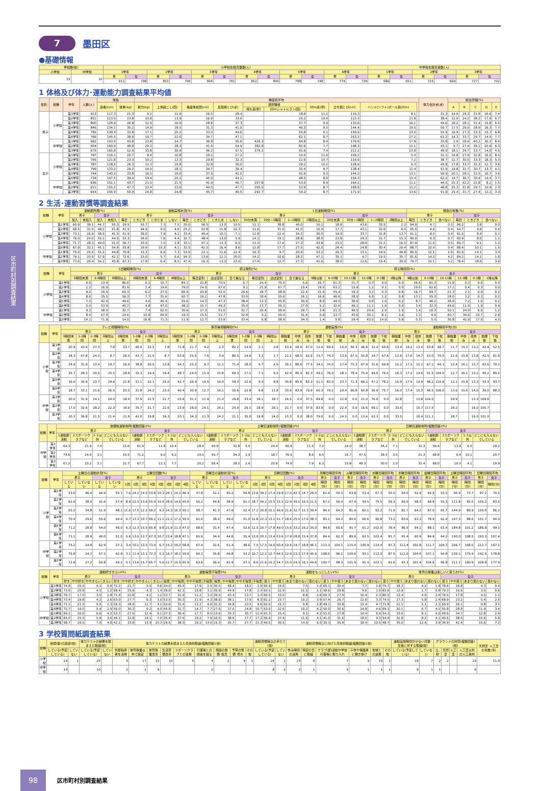区市町村別調査結果
7
墨田区
●基礎情報
| 学校数(校) | | 小学校在籍児童数(人) | | | | | | | | | | | | 中学校在籍生徒数(人) | | | | | |
| --- | --- | --- | --- | --- | --- | --- | --- | --- | --- | --- | --- | --- | --- | --- | --- | --- | --- | --- | --- |
| 小学校 | 中学校 | 1学年 | | 2学年 | | 3学年 | | 4学年 | | 5学年 | | 6学年 | | 1学年 | | 2学年 | | 3学年 | |
| 25 | 10 | 男 | 女 | 男 | 女 | 男 | 女 | 男 | 女 | 男 | 女 | 男 | 女 | 男 | 女 | 男 | 女 | 男 | 女 |
| | | 911 | 798 | 853 | 795 | 804 | 791 | 852 | 800 | 788 | 748 | 774 | 739 | 686 | 651 | 725 | 660 | 727 | 702 |
1 体格及び体力･運動能力調査結果平均値
| 性別 | 校種 | 学年 | 人数(人) | 体格 | | 種目別平均 | | | | | | | | | | 体力合計点(点) | 総合評価(%) | | | | |
| --- | --- | --- | --- | --- | --- | --- | --- | --- | --- | --- | --- | --- | --- | --- | --- | --- | --- | --- | --- | --- | --- |
| | | | | 身長(cm) | 体重(kg) | 握力(kg) | 上体起こし(回) | 長座体前屈(cm) | 反復横とび(点) | 選択種目 | | 50m走(秒) | 立ち幅とび(cm) | ハンド(ソフト)ボール投げ(m) | | | A | B | C | D | E |
| | | | | | | | | | | 持久走(秒) | 20mシャトルラン(回) | | | | | | | | | | |
| 男子 | 小学校 | 第1学年 | 913 | 117.3 | 21.3 | 9.2 | 11.6 | 26.5 | 28.4 | | 18.6 | 11.2 | 116.3 | 8.1 | | 31.3 | 14.9 | 29.3 | 31.8 | 16.6 | 7.4 |
| | | 第2学年 | 851 | 123.0 | 23.8 | 10.8 | 13.9 | 26.9 | 33.6 | | 29.2 | 10.4 | 123.3 | 11.8 | | 38.4 | 12.9 | 24.2 | 38.2 | 17.9 | 6.7 |
| | | 第3学年 | 800 | 128.9 | 26.8 | 12.9 | 16.0 | 28.8 | 37.3 | | 37.7 | 9.9 | 133.6 | 16.1 | | 44.6 | 18.2 | 28.1 | 31.4 | 15.8 | 6.5 |
| | | 第4学年 | 846 | 134.1 | 30.2 | 14.9 | 18.5 | 31.3 | 41.0 | | 46.3 | 9.5 | 144.4 | 19.5 | | 50.7 | 17.5 | 29.5 | 28.9 | 16.3 | 7.7 |
| | | 第5学年 | 782 | 139.3 | 33.8 | 17.1 | 20.2 | 33.0 | 44.6 | | 55.8 | 9.1 | 150.6 | 23.0 | | 55.9 | 16.9 | 27.3 | 33.3 | 15.7 | 6.8 |
| | | 第6学年 | 766 | 145.5 | 38.6 | 19.7 | 22.0 | 34.7 | 47.1 | | 62.1 | 8.7 | 163.2 | 27.2 | | 61.2 | 14.3 | 33.7 | 29.7 | 14.5 | 7.7 |
| | 中学校 | 第1学年 | 662 | 153.6 | 43.8 | 23.8 | 24.7 | 36.8 | 50.6 | 426.3 | 64.8 | 8.4 | 179.9 | 17.8 | | 33.8 | 2.9 | 18.4 | 40.2 | 30.1 | 8.4 |
| | | 第2学年 | 664 | 160.9 | 48.8 | 29.3 | 28.3 | 41.6 | 54.9 | 382.8 | 82.6 | 7.7 | 198.3 | 21.1 | | 43.1 | 9.7 | 27.4 | 36.1 | 20.6 | 6.3 |
| | | 第3学年 | 675 | 165.8 | 52.9 | 33.8 | 30.9 | 46.2 | 57.5 | 379.1 | 91.6 | 7.4 | 211.2 | 23.8 | | 49.9 | 18.1 | 29.7 | 33.7 | 14.0 | 4.5 |
| 女子 | 小学校 | 第1学年 | 797 | 116.1 | 20.7 | 8.4 | 10.8 | 29.2 | 27.2 | | 15.0 | 11.6 | 109.2 | 5.4 | | 31.1 | 14.8 | 27.9 | 32.8 | 16.0 | 8.5 |
| | | 第2学年 | 795 | 121.8 | 23.3 | 10.2 | 13.3 | 29.8 | 32.3 | | 22.6 | 10.7 | 116.6 | 7.2 | | 38.7 | 12.7 | 30.5 | 33.3 | 18.3 | 5.3 |
| | | 第3学年 | 787 | 128.2 | 26.3 | 12.3 | 15.8 | 32.8 | 36.0 | | 28.2 | 10.2 | 128.6 | 9.3 | | 45.8 | 17.8 | 33.7 | 32.3 | 12.7 | 3.6 |
| | | 第4学年 | 799 | 133.2 | 29.2 | 14.0 | 18.1 | 34.7 | 39.4 | | 35.4 | 9.7 | 138.4 | 11.4 | | 51.9 | 19.8 | 31.7 | 30.7 | 13.7 | 4.1 |
| | | 第5学年 | 744 | 140.2 | 33.8 | 16.5 | 19.0 | 37.9 | 42.0 | | 42.6 | 9.3 | 144.5 | 13.1 | | 56.9 | 20.1 | 28.1 | 31.5 | 16.7 | 3.6 |
| | | 第6学年 | 734 | 147.5 | 39.4 | 19.4 | 20.2 | 40.0 | 44.2 | | 48.5 | 8.9 | 154.3 | 15.4 | | 62.2 | 14.7 | 36.7 | 30.4 | 14.4 | 3.7 |
| | 中学校 | 第1学年 | 636 | 152.1 | 43.7 | 21.0 | 21.5 | 41.9 | 46.7 | 297.8 | 53.0 | 8.9 | 164.2 | 11.1 | | 44.5 | 25.3 | 42.2 | 22.8 | 8.2 | 1.5 |
| | | 第2学年 | 611 | 155.2 | 47.7 | 23.4 | 23.6 | 44.0 | 47.7 | 295.5 | 53.9 | 8.7 | 168.6 | 12.2 | | 48.8 | 25.3 | 31.8 | 29.7 | 10.9 | 2.3 |
| | | 第3学年 | 644 | 156.9 | 50.0 | 24.8 | 24.8 | 45.7 | 49.5 | 292.7 | 54.2 | 8.7 | 171.9 | 13.6 | | 51.8 | 25.4 | 31.7 | 27.4 | 12.2 | 3.3 |
2 生活･運動習慣等調査結果
| 校種 | 学年 | 運動部所属(%) | | | | 運動実施状況(%) | | | | | | | | 1日運動時間(%) | | | | | | | | 朝食の有無(%) | | | | | |
| --- | --- | --- | --- | --- | --- | --- | --- | --- | --- | --- | --- | --- | --- | --- | --- | --- | --- | --- | --- | --- | --- | --- | --- | --- | --- | --- | --- |
| | | 男子 | | 女子 | | 男子 | | | | 女子 | | | | 男子 | | | | 女子 | | | | 男子 | | | 女子 | | |
| | | 加入 | 未加入 | 加入 | 未加入 | 毎日 | ときどき | ときたま | しない | 毎日 | ときどき | ときたま | しない | 30分未満 | 30分~1時間 | 1~2時間 | 2時間以上 | 30分未満 | 30分~1時間 | 1~2時間 | 2時間以上 | 毎日 | ときどき | 食べない | 毎日 | ときどき | 食べない |
| 小学校 | 第1学年 | 60.9 | 39.1 | 44.7 | 55.3 | 29.5 | 55.7 | 7.3 | 7.5 | 20.0 | 56.5 | 13.0 | 10.5 | 11.1 | 38.8 | 40.0 | 10.1 | 18.8 | 43.6 | 35.5 | 2.2 | 94.9 | 4.7 | 0.3 | 96.2 | 3.8 | 0.0 |
| | 第2学年 | 68.5 | 31.5 | 48.2 | 51.8 | 41.5 | 44.9 | 9.0 | 4.6 | 25.2 | 52.8 | 11.8 | 10.3 | 11.6 | 31.0 | 41.0 | 16.4 | 17.7 | 43.1 | 32.6 | 6.5 | 95.0 | 4.6 | 0.4 | 94.7 | 4.9 | 0.4 |
| | 第3学年 | 73.1 | 26.9 | 58.5 | 41.5 | 51.9 | 36.0 | 7.9 | 4.2 | 33.4 | 49.4 | 10.1 | 7.1 | 12.8 | 22.4 | 34.3 | 30.5 | 19.9 | 33.7 | 32.8 | 13.7 | 91.1 | 8.5 | 0.4 | 91.5 | 8.4 | 0.1 |
| | 第4学年 | 76.0 | 24.0 | 55.1 | 44.9 | 53.3 | 34.6 | 7.6 | 4.4 | 32.7 | 48.4 | 13.0 | 5.9 | 14.1 | 19.1 | 28.8 | 38.0 | 23.8 | 29.3 | 31.7 | 15.3 | 90.0 | 9.3 | 0.7 | 90.9 | 8.0 | 1.1 |
| | 第5学年 | 71.7 | 28.3 | 49.0 | 51.0 | 56.7 | 33.0 | 7.5 | 2.8 | 33.1 | 47.1 | 13.3 | 6.5 | 11.5 | 17.4 | 27.3 | 43.8 | 23.5 | 28.9 | 31.2 | 16.5 | 87.9 | 11.6 | 0.5 | 89.7 | 9.1 | 1.2 |
| | 第6学年 | 67.9 | 32.1 | 45.1 | 54.9 | 55.8 | 29.9 | 10.3 | 4.1 | 32.5 | 42.5 | 16.4 | 8.6 | 12.8 | 17.7 | 27.5 | 42.0 | 24.4 | 24.8 | 30.4 | 20.4 | 88.7 | 10.9 | 0.4 | 88.4 | 10.1 | 1.5 |
| 中学校 | 第1学年 | 75.0 | 25.0 | 55.2 | 44.8 | 70.8 | 15.3 | 6.6 | 7.3 | 53.9 | 22.1 | 11.6 | 12.4 | 16.3 | 9.7 | 20.9 | 53.2 | 26.3 | 13.1 | 19.9 | 40.8 | 85.0 | 12.1 | 2.9 | 82.9 | 14.1 | 3.0 |
| | 第2学年 | 79.1 | 20.9 | 57.9 | 42.1 | 72.6 | 15.0 | 5.7 | 6.6 | 54.3 | 13.6 | 12.1 | 20.0 | 14.2 | 10.6 | 28.2 | 47.1 | 35.1 | 9.7 | 19.5 | 35.7 | 81.6 | 14.2 | 4.2 | 84.2 | 14.1 | 1.8 |
| | 第3学年 | 73.6 | 26.4 | 54.2 | 45.8 | 67.3 | 17.8 | 6.4 | 8.5 | 47.4 | 16.3 | 13.2 | 23.0 | 17.4 | 12.7 | 27.3 | 42.6 | 38.0 | 12.6 | 19.4 | 30.0 | 79.7 | 15.1 | 5.2 | 78.4 | 18.0 | 3.6 |
| 校種 | 学年 | 1日睡眠時間(%) | | | | | | 寝る時刻(%) | | | | | | 寝る時間帯(%) | | | | | | | | | | | |
| --- | --- | --- | --- | --- | --- | --- | --- | --- | --- | --- | --- | --- | --- | --- | --- | --- | --- | --- | --- | --- | --- | --- | --- | --- | --- |
| | | 男子 | | | 女子 | | | 男子 | | | 女子 | | | 男子 | | | | | | 女子 | | | | | |
| | | 6時間未満 | 6-8時間 | 8時間以上 | 6時間未満 | 6-8時間 | 8時間以上 | 毎日定刻 | ほぼ定刻 | 日で異なる | 毎日定刻 | ほぼ定刻 | 日で異なる | 9時以前 | 9-10時 | 10-11時 | 11-0時 | 0-1時 | 1時以降 | 9時以前 | 9-10時 | 10-11時 | 11-0時 | 0-1時 | 1時以降 |
| 小学校 | 第1学年 | 0.0 | 13.4 | 86.6 | 0.1 | 15.7 | 84.1 | 22.8 | 70.5 | 6.7 | 24.4 | 70.0 | 5.6 | 26.7 | 61.3 | 11.7 | 0.3 | 0.0 | 0.0 | 26.6 | 61.3 | 11.8 | 0.3 | 0.0 | 0.0 |
| | 第2学年 | 1.2 | 16.9 | 81.9 | 1.4 | 19.6 | 79.0 | 24.0 | 67.0 | 9.1 | 21.9 | 67.7 | 10.4 | 19.5 | 63.2 | 15.9 | 1.2 | 0.1 | 0.0 | 19.6 | 62.6 | 17.1 | 0.4 | 0.3 | 0.0 |
| | 第3学年 | 9.2 | 26.5 | 64.3 | 6.2 | 27.0 | 66.9 | 20.8 | 52.5 | 26.6 | 18.7 | 58.9 | 22.4 | 21.0 | 55.4 | 19.2 | 3.2 | 0.3 | 0.8 | 16.7 | 59.7 | 21.3 | 2.1 | 0.0 | 0.2 |
| | 第4学年 | 8.6 | 35.1 | 56.3 | 7.7 | 31.6 | 60.7 | 19.2 | 47.8 | 33.0 | 18.4 | 55.6 | 26.1 | 16.6 | 46.6 | 28.0 | 6.8 | 1.2 | 0.8 | 13.1 | 55.3 | 28.0 | 3.2 | 0.3 | 0.2 |
| | 第5学年 | 7.5 | 42.9 | 49.6 | 4.0 | 40.4 | 55.6 | 14.3 | 47.3 | 38.4 | 13.3 | 55.8 | 30.9 | 8.9 | 44.5 | 38.6 | 6.8 | 1.0 | 0.2 | 8.7 | 46.2 | 36.8 | 7.2 | 1.0 | 0.2 |
| | 第6学年 | 5.4 | 53.9 | 40.7 | 4.8 | 47.0 | 48.2 | 15.7 | 49.3 | 35.0 | 13.7 | 59.3 | 27.0 | 5.2 | 32.6 | 49.1 | 11.1 | 1.6 | 0.4 | 3.4 | 32.3 | 49.6 | 11.9 | 1.9 | 0.9 |
| 中学校 | 第1学年 | 9.3 | 58.0 | 32.7 | 7.4 | 62.0 | 30.6 | 17.3 | 51.0 | 31.7 | 10.4 | 59.9 | 29.7 | 3.8 | 21.3 | 49.5 | 20.6 | 2.9 | 1.9 | 1.4 | 16.3 | 50.1 | 24.9 | 6.0 | 1.2 |
| | 第2学年 | 8.4 | 67.0 | 24.6 | 10.8 | 69.9 | 19.3 | 15.5 | 51.7 | 32.8 | 9.2 | 59.4 | 31.4 | 0.9 | 13.7 | 43.6 | 30.1 | 8.1 | 3.6 | 1.3 | 9.9 | 40.7 | 34.6 | 10.7 | 2.8 |
| | 第3学年 | 14.1 | 71.9 | 14.0 | 16.8 | 71.3 | 11.9 | 12.7 | 53.9 | 33.4 | 6.8 | 58.9 | 34.3 | 1.4 | 5.8 | 29.4 | 43.5 | 14.0 | 5.8 | 0.3 | 5.5 | 30.8 | 41.9 | 17.0 | 4.5 |
| 校種 | 学年 | テレビ視聴時間(%) | | | | | | | | 携帯等視聴時間(%) | | | | | | | | 運動実施(%) | | | | | | | | | | 運動時間平均(分) | | | | | | | | | |
| --- | --- | --- | --- | --- | --- | --- | --- | --- | --- | --- | --- | --- | --- | --- | --- | --- | --- | --- | --- | --- | --- | --- | --- | --- | --- | --- | --- | --- | --- | --- | --- | --- | --- | --- | --- | --- | --- |
| | | 男子 | | | | 女子 | | | | 男子 | | | | 女子 | | | | 男子 | | | | | 女子 | | | | | 男子 | | | | | 女子 | | | | |
| | | 1時間未満 | 1-2時間 | 2-3時間 | 3時間以上 | 1時間未満 | 1-2時間 | 2-3時間 | 3時間以上 | 1時間未満 | 1-2時間 | 2-3時間 | 3時間以上 | 1時間未満 | 1-2時間 | 2-3時間 | 3時間以上 | 朝始業前 | 中休み | 昼休み | 放課後 | 下校後 | 朝始業前 | 中休み | 昼休み | 放課後 | 下校後 | 朝始業前 | 中休み | 昼休み | 放課後 | 下校後 | 朝始業前 | 中休み | 昼休み | 放課後 | 下校後 |
| 小学校 | 第1学年 | 20.9 | 43.9 | 27.3 | 7.8 | 23.7 | 46.0 | 22.5 | 7.8 | 71.8 | 21.7 | 4.2 | 2.3 | 82.2 | 14.9 | 2.1 | 0.8 | 10.4 | 59.9 | 47.0 | 12.4 | 69.4 | 10.0 | 56.3 | 46.9 | 12.4 | 64.8 | 13.4 | 16.2 | 13.4 | 53.8 | 58.7 | 11.7 | 15.2 | 13.2 | 42.4 | 52.5 |
| | 第2学年 | 18.3 | 47.8 | 24.2 | 9.7 | 26.0 | 43.7 | 21.5 | 8.7 | 63.6 | 25.5 | 7.6 | 3.4 | 80.5 | 14.6 | 3.3 | 1.7 | 21.2 | 68.5 | 62.6 | 15.7 | 74.3 | 13.6 | 67.5 | 55.8 | 14.7 | 67.4 | 12.6 | 17.0 | 14.7 | 53.0 | 70.5 | 11.6 | 15.8 | 13.8 | 42.5 | 61.8 |
| | 第3学年 | 24.9 | 31.9 | 23.4 | 19.7 | 26.9 | 38.8 | 20.5 | 13.8 | 54.1 | 25.2 | 9.7 | 11.1 | 71.4 | 18.0 | 5.7 | 4.9 | 35.1 | 80.6 | 77.5 | 34.1 | 74.0 | 27.4 | 75.3 | 67.9 | 31.6 | 69.8 | 15.2 | 17.5 | 15.1 | 67.1 | 94.1 | 12.4 | 16.1 | 13.7 | 63.6 | 79.1 |
| | 第4学年 | 25.7 | 28.3 | 20.5 | 25.5 | 28.9 | 32.3 | 19.4 | 19.4 | 48.7 | 24.0 | 11.4 | 15.8 | 69.3 | 17.1 | 7.1 | 6.5 | 42.9 | 85.4 | 82.3 | 49.1 | 76.0 | 28.1 | 78.4 | 75.0 | 44.0 | 76.6 | 16.3 | 17.2 | 14.6 | 51.5 | 104.5 | 12.7 | 16.1 | 13.2 | 40.2 | 89.2 |
| | 第5学年 | 16.0 | 30.9 | 23.7 | 29.4 | 21.8 | 31.1 | 22.1 | 25.0 | 42.7 | 26.4 | 14.5 | 16.4 | 59.3 | 22.6 | 9.3 | 8.8 | 35.8 | 85.6 | 83.3 | 51.1 | 82.0 | 23.7 | 71.3 | 66.2 | 47.2 | 78.2 | 15.9 | 17.5 | 14.9 | 48.2 | 110.9 | 12.1 | 15.8 | 13.3 | 43.3 | 93.7 |
| | 第6学年 | 18.7 | 33.1 | 21.6 | 26.5 | 20.5 | 31.8 | 24.2 | 23.5 | 40.4 | 30.9 | 12.7 | 16.1 | 55.6 | 22.8 | 9.8 | 11.8 | 33.9 | 83.9 | 79.9 | 60.3 | 79.2 | 20.4 | 66.8 | 60.8 | 56.9 | 75.7 | 16.0 | 17.4 | 15.3 | 46.5 | 106.5 | 13.6 | 15.6 | 14.0 | 39.0 | 88.3 |
| 中学校 | 第1学年 | 20.0 | 31.9 | 24.1 | 24.0 | 18.0 | 37.9 | 22.5 | 21.7 | 25.6 | 31.1 | 21.9 | 21.4 | 29.8 | 33.4 | 18.1 | 18.7 | 24.5 | 0.0 | 37.5 | 84.8 | 0.0 | 22.8 | 0.0 | 21.0 | 76.6 | 0.0 | 32.8 | | 13.8 | 124.5 | | 29.9 | | 13.3 | 109.6 | |
| | 第2学年 | 17.0 | 32.6 | 28.2 | 22.3 | 19.9 | 35.7 | 21.7 | 22.6 | 23.9 | 28.0 | 24.1 | 24.1 | 25.9 | 29.1 | 18.9 | 26.1 | 21.7 | 0.0 | 37.6 | 83.9 | 0.0 | 22.4 | 0.0 | 16.6 | 69.1 | 0.0 | 33.6 | | 15.7 | 117.5 | | 29.2 | | 16.0 | 105.7 | |
| | 第3学年 | 20.3 | 36.8 | 21.5 | 21.4 | 21.9 | 42.0 | 19.8 | 16.3 | 20.1 | 34.3 | 21.3 | 24.2 | 21.1 | 35.0 | 19.8 | 24.0 | 23.3 | 0.0 | 38.0 | 79.0 | 0.0 | 24.5 | 0.0 | 13.4 | 63.3 | 0.0 | 33.5 | | 16.4 | 111.1 | | 28.7 | | 16.0 | 101.0 | |
| 校種 | 学年 | 放課後運動場所(複数回答)(%) | | | | | | | | 土曜日運動場所(複数回答)(%) | | | | | | | | 日曜日運動場所(複数回答)(%) | | | | | | | |
| --- | --- | --- | --- | --- | --- | --- | --- | --- | --- | --- | --- | --- | --- | --- | --- | --- | --- | --- | --- | --- | --- | --- | --- | --- | --- |
| | | 男子 | | | | 女子 | | | | 男子 | | | | 女子 | | | | 男子 | | | | 女子 | | | |
| | | 1運動部活動 | 2スポーツクラブなど | 1･2以外 | どこにも入らないでしている | 1運動部活動 | 2スポーツクラブなど | 1･2以外 | どこにも入らないでしている | 1運動部活動 | 2スポーツクラブなど | 1･2以外 | どこにも入らないでしている | 1運動部活動 | 2スポーツクラブなど | 1･2以外 | どこにも入らないでしている | 1運動部活動 | 2スポーツクラブなど | 1･2以外 | どこにも入らないでしている | 1運動部活動 | 2スポーツクラブなど | 1･2以外 | どこにも入らないでしている |
| 中学校 | 第1学年 | 64.3 | 21.9 | 7.0 | 23.6 | 61.9 | 11.8 | 10.4 | 28.5 | 50.9 | 32.8 | 5.5 | 24.4 | 66.9 | 11.5 | 7.2 | 24.0 | 38.7 | 34.2 | 7.1 | 31.3 | 59.4 | 13.8 | 6.0 | 29.2 |
| | 第2学年 | 74.6 | 24.0 | 3.1 | 15.5 | 71.2 | 9.0 | 6.2 | 24.5 | 55.7 | 34.3 | 2.9 | 18.7 | 76.5 | 8.6 | 6.5 | 16.7 | 47.5 | 39.3 | 3.5 | 21.3 | 68.8 | 9.4 | 10.1 | 20.7 |
| | 第3学年 | 67.2 | 23.2 | 3.1 | 22.7 | 67.7 | 12.1 | 7.7 | 20.2 | 56.4 | 28.5 | 2.6 | 25.8 | 74.8 | 7.9 | 6.3 | 15.8 | 49.3 | 30.0 | 2.0 | 31.4 | 68.0 | 10.5 | 4.1 | 19.9 |
| 校種 | 学年 | 土曜日の運動状況(%) | | | | 土曜日回数(%) | | | | | | | | 日曜日の運動状況(%) | | | | 日曜日回数(%) | | | | | | | | 月曜日時間平均 | | 火曜日時間平均 | | 水曜日時間平均 | | 木曜日時間平均 | | 金曜日時間平均 | | 土曜日時間平均 | | 日曜日時間平均 | |
| --- | --- | --- | --- | --- | --- | --- | --- | --- | --- | --- | --- | --- | --- | --- | --- | --- | --- | --- | --- | --- | --- | --- | --- | --- | --- | --- | --- | --- | --- | --- | --- | --- | --- | --- | --- | --- | --- | --- | --- |
| | | 男子 | | 女子 | | 男子 | | | | 女子 | | | | 男子 | | 女子 | | 男子 | | | | 女子 | | | | 男子 | 女子 | 男子 | 女子 | 男子 | 女子 | 男子 | 女子 | 男子 | 女子 | 男子 | 女子 | 男子 | 女子 |
| | | している | していない | している | していない | 1回 | 2回 | 3回 | 4回 | 1回 | 2回 | 3回 | 4回 | している | していない | している | していない | 1回 | 2回 | 3回 | 4回 | 1回 | 2回 | 3回 | 4回 | 時間(分) | 時間(分) | 時間(分) | 時間(分) | 時間(分) | 時間(分) | 時間(分) | 時間(分) | 時間(分) | 時間(分) | 時間(分) | 時間(分) | 時間(分) | 時間(分) |
| 小学校 | 第1学年 | 53.6 | 46.4 | 44.9 | 55.1 | 7.6 | 24.2 | 14.5 | 53.8 | 10.3 | 29.1 | 14.2 | 46.4 | 47.8 | 52.2 | 40.2 | 59.8 | 13.6 | 39.2 | 17.4 | 29.8 | 17.0 | 42.3 | 14.7 | 26.0 | 62.4 | 50.3 | 63.8 | 53.4 | 67.3 | 55.0 | 64.0 | 52.4 | 64.9 | 53.2 | 95.9 | 73.7 | 87.2 | 70.5 |
| | 第2学年 | 62.0 | 38.0 | 42.6 | 57.4 | 8.9 | 22.5 | 13.6 | 55.0 | 10.9 | 28.9 | 14.6 | 45.6 | 55.2 | 44.8 | 38.9 | 61.1 | 18.7 | 34.2 | 15.5 | 31.5 | 22.9 | 39.1 | 16.5 | 21.5 | 67.2 | 56.4 | 67.9 | 54.5 | 75.5 | 59.3 | 69.0 | 58.3 | 68.8 | 55.3 | 111.8 | 82.0 | 105.2 | 83.5 |
| | 第3学年 | 65.2 | 34.8 | 51.9 | 48.1 | 11.6 | 17.0 | 12.2 | 59.2 | 9.3 | 24.3 | 16.3 | 50.1 | 58.7 | 41.3 | 47.6 | 52.4 | 17.2 | 20.8 | 15.1 | 46.9 | 21.6 | 32.7 | 15.3 | 30.4 | 84.5 | 64.3 | 81.9 | 60.1 | 93.2 | 71.5 | 81.7 | 64.2 | 87.0 | 65.7 | 144.9 | 89.9 | 150.0 | 86.2 |
| | 第4学年 | 70.4 | 29.6 | 55.6 | 44.4 | 6.7 | 13.3 | 10.7 | 69.2 | 11.1 | 21.2 | 17.2 | 50.5 | 61.6 | 38.4 | 49.0 | 51.0 | 12.8 | 22.3 | 13.2 | 51.7 | 18.6 | 25.5 | 17.6 | 38.3 | 83.1 | 64.3 | 84.6 | 60.6 | 90.8 | 73.2 | 83.6 | 63.3 | 78.9 | 62.4 | 147.3 | 88.6 | 151.7 | 94.0 |
| | 第5学年 | 71.2 | 28.8 | 54.0 | 46.0 | 6.3 | 12.3 | 15.5 | 65.8 | 9.8 | 21.9 | 21.3 | 47.0 | 68.6 | 31.4 | 47.4 | 52.6 | 12.5 | 20.7 | 17.8 | 49.0 | 15.6 | 33.2 | 16.2 | 35.0 | 84.8 | 60.6 | 91.7 | 61.2 | 102.0 | 78.4 | 86.5 | 64.1 | 88.1 | 63.4 | 184.8 | 101.2 | 186.8 | 99.1 |
| | 第6学年 | 71.1 | 28.9 | 49.0 | 51.0 | 5.6 | 13.5 | 13.7 | 67.3 | 10.7 | 23.4 | 18.8 | 47.1 | 65.6 | 34.4 | 44.6 | 55.4 | 13.0 | 20.1 | 13.4 | 53.6 | 17.9 | 28.8 | 15.4 | 37.8 | 84.4 | 62.3 | 89.9 | 63.5 | 103.4 | 81.7 | 91.4 | 60.9 | 84.9 | 64.2 | 190.0 | 108.5 | 193.3 | 107.4 |
| 中学校 | 第1学年 | 75.2 | 24.8 | 62.9 | 37.1 | 3.4 | 10.1 | 13.5 | 73.0 | 6.7 | 15.3 | 19.2 | 58.8 | 67.4 | 32.6 | 51.4 | 48.6 | 7.5 | 17.5 | 14.6 | 60.4 | 10.4 | 24.7 | 18.8 | 46.1 | 113.3 | 104.1 | 115.4 | 100.9 | 114.4 | 97.3 | 112.4 | 102.8 | 111.7 | 104.3 | 206.7 | 168.0 | 212.7 | 167.1 |
| | 第2学年 | 75.8 | 24.2 | 57.1 | 42.9 | 3.1 | 11.4 | 13.1 | 72.3 | 5.3 | 16.7 | 18.1 | 59.9 | 64.2 | 35.8 | 46.8 | 53.2 | 10.7 | 12.2 | 12.7 | 64.5 | 12.9 | 23.3 | 17.9 | 45.9 | 108.0 | 96.1 | 109.6 | 93.1 | 113.0 | 87.5 | 112.0 | 104.6 | 107.1 | 94.8 | 230.1 | 175.9 | 242.5 | 178.8 |
| | 第3学年 | 72.8 | 27.2 | 50.8 | 49.2 | 5.1 | 13.6 | 15.7 | 65.7 | 5.9 | 12.7 | 15.5 | 65.9 | 63.6 | 36.4 | 42.9 | 57.1 | 8.6 | 21.6 | 15.2 | 54.7 | 15.0 | 24.3 | 16.1 | 44.6 | 100.7 | 98.3 | 101.9 | 91.4 | 103.1 | 91.6 | 97.3 | 101.4 | 104.8 | 96.8 | 211.1 | 180.9 | 208.8 | 177.9 |
| 校種 | 学年 | 運動好ききらい(%) | | | | | | | | 運動得意不得意(%) | | | | | | | | 運動をもっとしたい(%) | | | | | | | | 体育の授業は楽しいと思うか(%) | | | | | | | |
| --- | --- | --- | --- | --- | --- | --- | --- | --- | --- | --- | --- | --- | --- | --- | --- | --- | --- | --- | --- | --- | --- | --- | --- | --- | --- | --- | --- | --- | --- | --- | --- | --- | --- |
| | | 男子 | | | | 女子 | | | | 男子 | | | | 女子 | | | | 男子 | | | | 女子 | | | | 男子 | | | | 女子 | | | |
| | | 好き | やや好き | ややきらい | きらい | 好き | やや好き | ややきらい | きらい | 得意 | やや得意 | やや不得意 | 不得意 | 得意 | やや得意 | やや不得意 | 不得意 | 思う | やや思う | あまり思わない | 思わない | 思う | やや思う | あまり思わない | 思わない | 思う | やや思う | あまり思わない | 思わない | 思う | やや思う | あまり思わない | 思わない |
| 小学校 | 第1学年 | 74.8 | 20.5 | 4.1 | 0.6 | 72.2 | 21.7 | 5.5 | 0.6 | 34.0 | 45.5 | 17.9 | 2.5 | 30.5 | 48.4 | 18.2 | 2.9 | 65.9 | 25.6 | 7.5 | 1.0 | 60.1 | 30.4 | 7.7 | 1.8 | 75.7 | 18.3 | 4.2 | 1.8 | 78.6 | 16.8 | 4.3 | 0.4 |
| | 第2学年 | 73.6 | 20.8 | 4.5 | 1.2 | 68.4 | 25.9 | 4.3 | 1.4 | 39.0 | 42.1 | 15.8 | 3.1 | 35.0 | 44.9 | 17.8 | 2.3 | 63.5 | 22.9 | 11.5 | 2.1 | 58.6 | 29.8 | 9.6 | 1.9 | 83.6 | 13.9 | 1.7 | 0.8 | 79.3 | 16.6 | 3.5 | 0.6 |
| | 第3学年 | 76.7 | 17.0 | 3.5 | 2.8 | 71.9 | 22.8 | 4.2 | 1.2 | 53.7 | 31.9 | 11.2 | 3.3 | 39.5 | 43.4 | 13.7 | 3.3 | 65.5 | 23.0 | 8.8 | 2.6 | 60.3 | 27.0 | 10.4 | 2.3 | 80.5 | 13.4 | 4.0 | 2.0 | 76.5 | 17.8 | 4.5 | 1.2 |
| | 第4学年 | 73.4 | 19.8 | 4.2 | 2.6 | 63.0 | 27.7 | 6.3 | 3.0 | 53.5 | 30.3 | 11.9 | 4.3 | 38.0 | 38.1 | 17.6 | 6.3 | 62.2 | 23.7 | 10.2 | 3.9 | 57.4 | 26.7 | 12.6 | 3.3 | 74.5 | 17.3 | 5.8 | 2.4 | 68.9 | 23.2 | 5.4 | 2.5 |
| | 第5学年 | 71.1 | 21.0 | 5.5 | 2.3 | 56.3 | 28.9 | 11.7 | 3.1 | 50.6 | 31.4 | 13.2 | 4.9 | 32.2 | 34.8 | 23.5 | 9.6 | 62.0 | 25.3 | 9.8 | 2.8 | 49.1 | 30.8 | 15.4 | 4.7 | 71.8 | 21.1 | 5.1 | 2.1 | 60.9 | 26.1 | 9.8 | 3.1 |
| | 第6学年 | 72.7 | 19.0 | 5.4 | 2.9 | 56.0 | 30.3 | 9.2 | 4.5 | 45.9 | 31.7 | 14.7 | 7.7 | 27.5 | 37.0 | 24.8 | 10.7 | 63.0 | 22.6 | 10.2 | 4.2 | 50.0 | 30.6 | 14.8 | 4.6 | 69.1 | 20.1 | 6.7 | 4.1 | 55.8 | 28.8 | 11.9 | 3.4 |
| 中学校 | 第1学年 | 69.2 | 20.0 | 6.6 | 4.2 | 53.7 | 27.9 | 12.4 | 6.1 | 37.3 | 36.4 | 17.7 | 8.5 | 23.6 | 33.3 | 30.7 | 12.4 | 61.3 | 25.4 | 9.1 | 4.2 | 51.0 | 27.8 | 14.4 | 6.9 | 54.3 | 33.6 | 8.1 | 4.0 | 49.6 | 34.7 | 12.8 | 2.9 |
| | 第2学年 | 65.0 | 25.5 | 5.9 | 3.6 | 46.1 | 32.8 | 14.1 | 7.0 | 35.4 | 37.5 | 19.2 | 7.9 | 16.5 | 38.6 | 27.7 | 17.2 | 56.9 | 27.4 | 11.6 | 4.1 | 41.0 | 31.6 | 18.0 | 9.3 | 54.9 | 32.8 | 8.2 | 4.1 | 40.6 | 38.0 | 15.6 | 5.8 |
| | 第3学年 | 58.7 | 29.5 | 7.0 | 4.8 | 42.1 | 33.8 | 13.9 | 10.3 | 29.5 | 38.3 | 19.2 | 13.0 | 15.3 | 35.7 | 27.7 | 21.3 | 49.0 | 30.5 | 14.5 | 6.0 | 35.3 | 35.9 | 18.4 | 10.5 | 48.7 | 35.0 | 12.4 | 3.9 | 34.9 | 42.4 | 15.6 | 7.2 |
3 学校質問紙調査結果
| 校種 | 目標(値)の設定(校) | | 体力テストの結果を踏まえた取組(校) | | 体力テストの結果を踏まえた具体的取組(複数回答)(校) | | | | | | | | | 運動習慣確立の手だて(校) | | 運動習慣確立に向けた具体的取組(複数回答)(校) | | | | | | 運動実施時間が少ない児童･生徒に対する取組(校) | | グラウンドの材質(複数回答)(校) | | | | 天然芝･人工芝の年数(年) |
| --- | --- | --- | --- | --- | --- | --- | --- | --- | --- | --- | --- | --- | --- | --- | --- | --- | --- | --- | --- | --- | --- | --- | --- | --- | --- | --- | --- | --- |
| | している(予定している) | していない | している(予定している) | していない | 外部指導者を活用 | 体育授業以外で設定 | 体育授業改善 | 生活習慣改善 | スポーツクラブとの連携 | 行事等との関連を図る | 施設の整備･拡充 | 予算の整備･増大 | その他 | している(予定している) | していない | 休み時間の活用 | 特定の日に取組 | クラブ(部)活動や学校行事等に取り入れ | 子供や保護者に働き掛け | 地域との連携 | その他 | している(予定している) | していない | 土､砂 | 天然芝 | 人工芝 | 人工芝以外の人工素材 | |
| 小学校 | 24 | 1 | 25 | | 5 | 17 | 22 | 10 | 5 | 4 | 2 | 4 | 1 | 24 | 1 | 23 | 8 | 7 | 5 | 10 | 2 | 18 | 7 | 2 | 2 | | 23 | 11.0 |
| 中学校 | 10 | | 10 | | 2 | 2 | 9 | | | 2 | | | | 8 | 2 | 2 | 1 | 5 | 1 | 1 | 1 | 9 | 1 | 1 | | | 9 | |
98
区市町村別調査結果